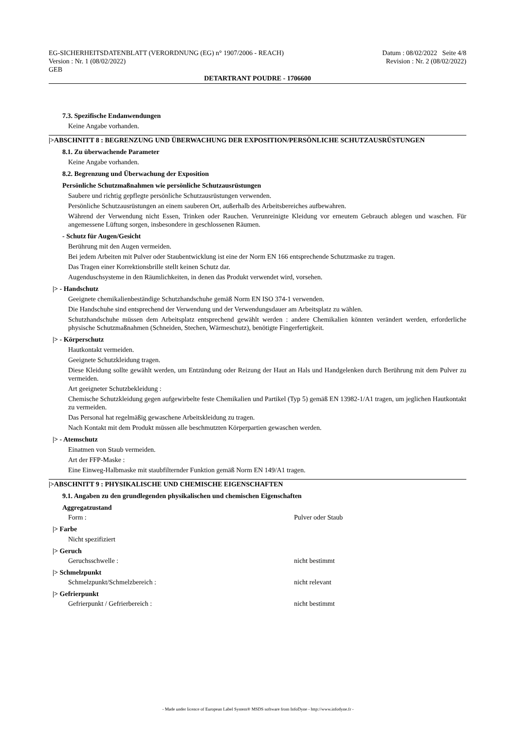EG-SICHERHEITSDATENBLATT (VERORDNUNG (EG) n° 1907/2006 - REACH)
Version : Nr. 1 (08/02/2022)
GEB
Datum : 08/02/2022 Seite 4/8
Revision : Nr. 2 (08/02/2022)
DETARTRANT POUDRE - 1706600
7.3. Spezifische Endanwendungen
Keine Angabe vorhanden.
|>ABSCHNITT 8 : BEGRENZUNG UND ÜBERWACHUNG DER EXPOSITION/PERSÖNLICHE SCHUTZAUSRÜSTUNGEN
8.1. Zu überwachende Parameter
Keine Angabe vorhanden.
8.2. Begrenzung und Überwachung der Exposition
Persönliche Schutzmaßnahmen wie persönliche Schutzausrüstungen
Saubere und richtig gepflegte persönliche Schutzausrüstungen verwenden.
Persönliche Schutzausrüstungen an einem sauberen Ort, außerhalb des Arbeitsbereiches aufbewahren.
Während der Verwendung nicht Essen, Trinken oder Rauchen. Verunreinigte Kleidung vor erneutem Gebrauch ablegen und waschen. Für angemessene Lüftung sorgen, insbesondere in geschlossenen Räumen.
- Schutz für Augen/Gesicht
Berührung mit den Augen vermeiden.
Bei jedem Arbeiten mit Pulver oder Staubentwicklung ist eine der Norm EN 166 entsprechende Schutzmaske zu tragen.
Das Tragen einer Korrektionsbrille stellt keinen Schutz dar.
Augenduschsysteme in den Räumlichkeiten, in denen das Produkt verwendet wird, vorsehen.
|> - Handschutz
Geeignete chemikalienbeständige Schutzhandschuhe gemäß Norm EN ISO 374-1 verwenden.
Die Handschuhe sind entsprechend der Verwendung und der Verwendungsdauer am Arbeitsplatz zu wählen.
Schutzhandschuhe müssen dem Arbeitsplatz entsprechend gewählt werden : andere Chemikalien könnten verändert werden, erforderliche physische Schutzmaßnahmen (Schneiden, Stechen, Wärmeschutz), benötigte Fingerfertigkeit.
|> - Körperschutz
Hautkontakt vermeiden.
Geeignete Schutzkleidung tragen.
Diese Kleidung sollte gewählt werden, um Entzündung oder Reizung der Haut an Hals und Handgelenken durch Berührung mit dem Pulver zu vermeiden.
Art geeigneter Schutzbekleidung :
Chemische Schutzkleidung gegen aufgewirbelte feste Chemikalien und Partikel (Typ 5) gemäß EN 13982-1/A1 tragen, um jeglichen Hautkontakt zu vermeiden.
Das Personal hat regelmäßig gewaschene Arbeitskleidung zu tragen.
Nach Kontakt mit dem Produkt müssen alle beschmutzten Körperpartien gewaschen werden.
|> - Atemschutz
Einatmen von Staub vermeiden.
Art der FFP-Maske :
Eine Einweg-Halbmaske mit staubfilternder Funktion gemäß Norm EN 149/A1 tragen.
|>ABSCHNITT 9 : PHYSIKALISCHE UND CHEMISCHE EIGENSCHAFTEN
9.1. Angaben zu den grundlegenden physikalischen und chemischen Eigenschaften
Aggregatzustand
Form : Pulver oder Staub
|> Farbe
Nicht spezifiziert
|> Geruch
Geruchsschwelle : nicht bestimmt
|> Schmelzpunkt
Schmelzpunkt/Schmelzbereich : nicht relevant
|> Gefrierpunkt
Gefrierpunkt / Gefrierbereich : nicht bestimmt
- Made under licence of European Label System® MSDS software from InfoDyne - http://www.infodyne.fr -